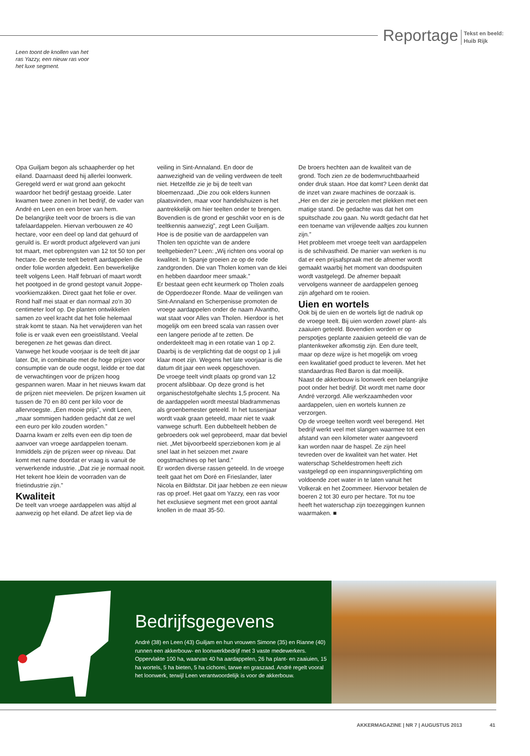Reportage Tekst en beeld:
Huib Rijk
Leen toont de knollen van het ras Yazzy, een nieuw ras voor het luxe segment.
Opa Guiljam begon als schaapherder op het eiland. Daarnaast deed hij allerlei loonwerk. Geregeld werd er wat grond aan gekocht waardoor het bedrijf gestaag groeide. Later kwamen twee zonen in het bedrijf, de vader van André en Leen en een broer van hem.
De belangrijke teelt voor de broers is die van tafelaardappelen. Hiervan verbouwen ze 40 hectare, voor een deel op land dat gehuurd of geruild is. Er wordt product afgeleverd van juni tot maart, met opbrengsten van 12 tot 50 ton per hectare. De eerste teelt betreft aardappelen die onder folie worden afgedekt. Een bewerkelijke teelt volgens Leen. Half februari of maart wordt het pootgoed in de grond gestopt vanuit Joppe-voorkiemzakken. Direct gaat het folie er over. Rond half mei staat er dan normaal zo’n 30 centimeter loof op. De planten ontwikkelen samen zo veel kracht dat het folie helemaal strak komt te staan. Na het verwijderen van het folie is er vaak even een groeistilstand. Veelal beregenen ze het gewas dan direct.
Vanwege het koude voorjaar is de teelt dit jaar later. Dit, in combinatie met de hoge prijzen voor consumptie van de oude oogst, leidde er toe dat de verwachtingen voor de prijzen hoog gespannen waren. Maar in het nieuws kwam dat de prijzen niet meevielen. De prijzen kwamen uit tussen de 70 en 80 cent per kilo voor de allervroegste. „Een mooie prijs”, vindt Leen, „maar sommigen hadden gedacht dat ze wel een euro per kilo zouden worden.”
Daarna kwam er zelfs even een dip toen de aanvoer van vroege aardappelen toenam. Inmiddels zijn de prijzen weer op niveau. Dat komt met name doordat er vraag is vanuit de verwerkende industrie. „Dat zie je normaal nooit. Het tekent hoe klein de voorraden van de frietindustrie zijn.”
Kwaliteit
De teelt van vroege aardappelen was altijd al aanwezig op het eiland. De afzet liep via de veiling in Sint-Annaland. En door de aanwezigheid van de veiling verdween de teelt niet. Hetzelfde zie je bij de teelt van bloemenzaad. „Die zou ook elders kunnen plaatsvinden, maar voor handelshuizen is het aantrekkelijk om hier teelten onder te brengen. Bovendien is de grond er geschikt voor en is de teeltkennis aanwezig”, zegt Leen Guiljam.
Hoe is de positie van de aardappelen van Tholen ten opzichte van de andere teeltgebieden? Leen: „Wij richten ons vooral op kwaliteit. In Spanje groeien ze op de rode zandgronden. Die van Tholen komen van de klei en hebben daardoor meer smaak.”
Er bestaat geen echt keurmerk op Tholen zoals de Opperdoezer Ronde. Maar de veilingen van Sint-Annaland en Scherpenisse promoten de vroege aardappelen onder de naam Alvantho, wat staat voor Alles van Tholen. Hierdoor is het mogelijk om een breed scala van rassen over een langere periode af te zetten. De onderdekteelt mag in een rotatie van 1 op 2. Daarbij is de verplichting dat de oogst op 1 juli klaar moet zijn. Wegens het late voorjaar is die datum dit jaar een week opgeschoven.
De vroege teelt vindt plaats op grond van 12 procent afslibbaar. Op deze grond is het organischestofgehalte slechts 1,5 procent. Na de aardappelen wordt meestal bladrammenas als groenbemester geteeld. In het tussenjaar wordt vaak graan geteeld, maar niet te vaak vanwege schurft. Een dubbelteelt hebben de gebroeders ook wel geprobeerd, maar dat beviel niet. „Met bijvoorbeeld sperziebonen kom je al snel laat in het seizoen met zware oogstmachines op het land.”
Er worden diverse rassen geteeld. In de vroege teelt gaat het om Doré en Frieslander, later Nicola en Bildtstar. Dit jaar hebben ze een nieuw ras op proef. Het gaat om Yazzy, een ras voor het exclusieve segment met een groot aantal knollen in de maat 35-50.
De broers hechten aan de kwaliteit van de grond. Toch zien ze de bodemvruchtbaarheid onder druk staan. Hoe dat komt? Leen denkt dat de inzet van zware machines de oorzaak is. „Her en der zie je percelen met plekken met een matige stand. De gedachte was dat het om spuitschade zou gaan. Nu wordt gedacht dat het een toename van vrijlevende aaltjes zou kunnen zijn.”
Het probleem met vroege teelt van aardappelen is de schilvastheid. De manier van werken is nu dat er een prijsafspraak met de afnemer wordt gemaakt waarbij het moment van doodspuiten wordt vastgelegd. De afnemer bepaalt vervolgens wanneer de aardappelen genoeg zijn afgehard om te rooien.
Uien en wortels
Ook bij de uien en de wortels ligt de nadruk op de vroege teelt. Bij uien worden zowel plant- als zaaiuien geteeld. Bovendien worden er op perspotjes geplante zaaiuien geteeld die van de plantenkweker afkomstig zijn. Een dure teelt, maar op deze wijze is het mogelijk om vroeg een kwalitatief goed product te leveren. Met het standaardras Red Baron is dat moeilijk.
Naast de akkerbouw is loonwerk een belangrijke poot onder het bedrijf. Dit wordt met name door André verzorgd. Alle werkzaamheden voor aardappelen, uien en wortels kunnen ze verzorgen.
Op de vroege teelten wordt veel beregend. Het bedrijf werkt veel met slangen waarmee tot een afstand van een kilometer water aangevoerd kan worden naar de haspel. Ze zijn heel tevreden over de kwaliteit van het water. Het waterschap Scheldestromen heeft zich vastgelegd op een inspanningsverplichting om voldoende zoet water in te laten vanuit het Volkerak en het Zoommeer. Hiervoor betalen de boeren 2 tot 30 euro per hectare. Tot nu toe heeft het waterschap zijn toezeggingen kunnen waarmaken. ■
Bedrijfsgegevens
André (38) en Leen (43) Guiljam en hun vrouwen Simone (35) en Rianne (40) runnen een akkerbouw- en loonwerkbedrijf met 3 vaste medewerkers. Oppervlakte 100 ha, waarvan 40 ha aardappelen, 26 ha plant- en zaaiuien, 15 ha wortels, 5 ha bieten, 5 ha cichorei, tarwe en graszaad. André regelt vooral het loonwerk, terwijl Leen verantwoordelijk is voor de akkerbouw.
AKKERMAGAZINE | NR 7 | AUGUSTUS 2013
41